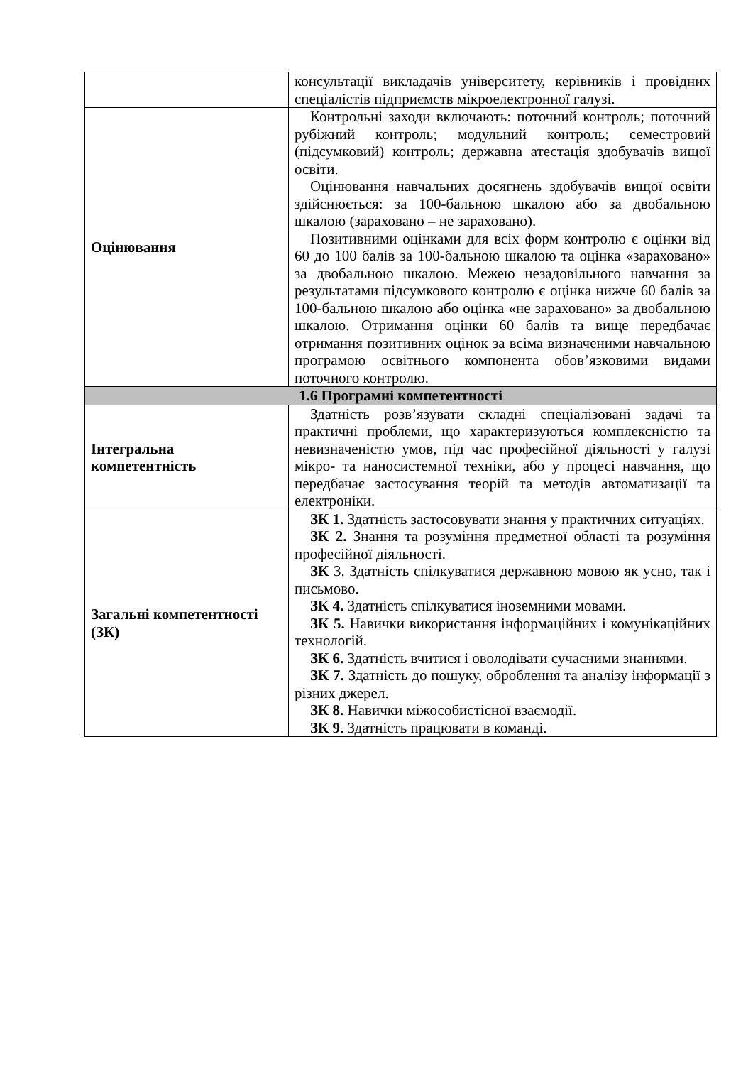| | консультації викладачів університету, керівників і провідних спеціалістів підприємств мікроелектронної галузі. |
| Оцінювання | Контрольні заходи включають: поточний контроль; поточний рубіжний контроль; модульний контроль; семестровий (підсумковий) контроль; державна атестація здобувачів вищої освіти. Оцінювання навчальних досягнень здобувачів вищої освіти здійснюється: за 100-бальною шкалою або за двобальною шкалою (зараховано – не зараховано). Позитивними оцінками для всіх форм контролю є оцінки від 60 до 100 балів за 100-бальною шкалою та оцінка «зараховано» за двобальною шкалою. Межею незадовільного навчання за результатами підсумкового контролю є оцінка нижче 60 балів за 100-бальною шкалою або оцінка «не зараховано» за двобальною шкалою. Отримання оцінки 60 балів та вище передбачає отримання позитивних оцінок за всіма визначеними навчальною програмою освітнього компонента обов’язковими видами поточного контролю. |
| 1.6 Програмні компетентності | |
| Інтегральна компетентність | Здатність розв’язувати складні спеціалізовані задачі та практичні проблеми, що характеризуються комплексністю та невизначеністю умов, під час професійної діяльності у галузі мікро- та наносистемної техніки, або у процесі навчання, що передбачає застосування теорій та методів автоматизації та електроніки. |
| Загальні компетентності (ЗК) | ЗК 1. Здатність застосовувати знання у практичних ситуаціях. ЗК 2. Знання та розуміння предметної області та розуміння професійної діяльності. ЗК 3. Здатність спілкуватися державною мовою як усно, так і письмово. ЗК 4. Здатність спілкуватися іноземними мовами. ЗК 5. Навички використання інформаційних і комунікаційних технологій. ЗК 6. Здатність вчитися і оволодівати сучасними знаннями. ЗК 7. Здатність до пошуку, оброблення та аналізу інформації з різних джерел. ЗК 8. Навички міжособистісної взаємодії. ЗК 9. Здатність працювати в команді. |